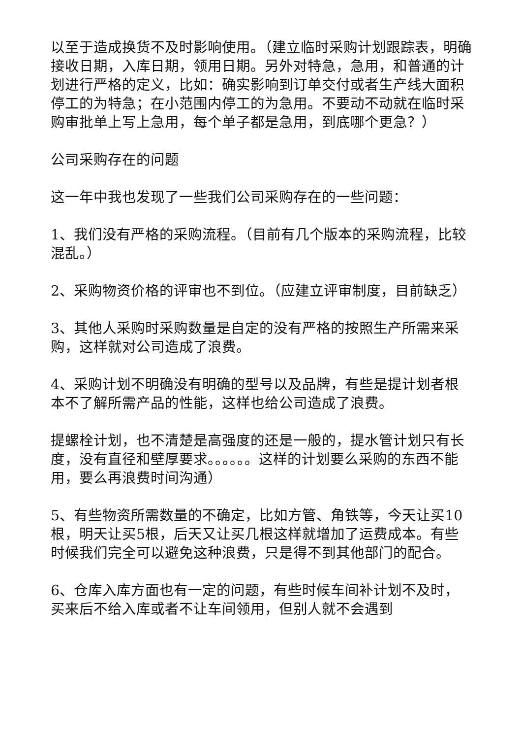以至于造成换货不及时影响使用。（建立临时采购计划跟踪表，明确接收日期，入库日期，领用日期。另外对特急，急用，和普通的计划进行严格的定义，比如：确实影响到订单交付或者生产线大面积停工的为特急；在小范围内停工的为急用。不要动不动就在临时采购审批单上写上急用，每个单子都是急用，到底哪个更急？）
公司采购存在的问题
这一年中我也发现了一些我们公司采购存在的一些问题：
1、我们没有严格的采购流程。（目前有几个版本的采购流程，比较混乱。）
2、采购物资价格的评审也不到位。（应建立评审制度，目前缺乏）
3、其他人采购时采购数量是自定的没有严格的按照生产所需来采购，这样就对公司造成了浪费。
4、采购计划不明确没有明确的型号以及品牌，有些是提计划者根本不了解所需产品的性能，这样也给公司造成了浪费。
提螺栓计划，也不清楚是高强度的还是一般的，提水管计划只有长度，没有直径和壁厚要求。。。。。。这样的计划要么采购的东西不能用，要么再浪费时间沟通）
5、有些物资所需数量的不确定，比如方管、角铁等，今天让买10根，明天让买5根，后天又让买几根这样就增加了运费成本。有些时候我们完全可以避免这种浪费，只是得不到其他部门的配合。
6、仓库入库方面也有一定的问题，有些时候车间补计划不及时，买来后不给入库或者不让车间领用，但别人就不会遇到